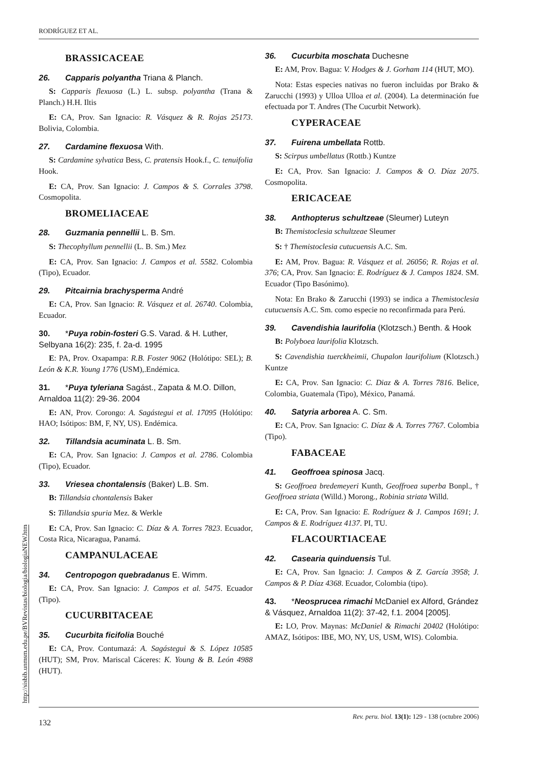RODRÍGUEZ ET AL.
BRASSICACEAE
26. Capparis polyantha Triana & Planch.
S: Capparis flexuosa (L.) L. subsp. polyantha (Trana & Planch.) H.H. Iltis
E: CA, Prov. San Ignacio: R. Vásquez & R. Rojas 25173. Bolivia, Colombia.
27. Cardamine flexuosa With.
S: Cardamine sylvatica Bess, C. pratensis Hook.f., C. tenuifolia Hook.
E: CA, Prov. San Ignacio: J. Campos & S. Corrales 3798. Cosmopolita.
BROMELIACEAE
28. Guzmania pennellii L. B. Sm.
S: Thecophyllum pennellii (L. B. Sm.) Mez
E: CA, Prov. San Ignacio: J. Campos et al. 5582. Colombia (Tipo), Ecuador.
29. Pitcairnia brachysperma André
E: CA, Prov. San Ignacio: R. Vásquez et al. 26740. Colombia, Ecuador.
30. *Puya robin-fosteri G.S. Varad. & H. Luther, Selbyana 16(2): 235, f. 2a-d. 1995
E: PA, Prov. Oxapampa: R.B. Foster 9062 (Holótipo: SEL); B. León & K.R. Young 1776 (USM),.Endémica.
31. *Puya tyleriana Sagást., Zapata & M.O. Dillon, Arnaldoa 11(2): 29-36. 2004
E: AN, Prov. Corongo: A. Sagástegui et al. 17095 (Holótipo: HAO; Isótipos: BM, F, NY, US). Endémica.
32. Tillandsia acuminata L. B. Sm.
E: CA, Prov. San Ignacio: J. Campos et al. 2786. Colombia (Tipo), Ecuador.
33. Vriesea chontalensis (Baker) L.B. Sm.
B: Tillandsia chontalensis Baker
S: Tillandsia spuria Mez. & Werkle
E: CA, Prov. San Ignacio: C. Díaz & A. Torres 7823. Ecuador, Costa Rica, Nicaragua, Panamá.
CAMPANULACEAE
34. Centropogon quebradanus E. Wimm.
E: CA, Prov. San Ignacio: J. Campos et al. 5475. Ecuador (Tipo).
CUCURBITACEAE
35. Cucurbita ficifolia Bouché
E: CA, Prov. Contumazá: A. Sagástegui & S. López 10585 (HUT); SM, Prov. Mariscal Cáceres: K. Young & B. León 4988 (HUT).
36. Cucurbita moschata Duchesne
E: AM, Prov. Bagua: V. Hodges & J. Gorham 114 (HUT, MO).
Nota: Estas especies nativas no fueron incluidas por Brako & Zarucchi (1993) y Ulloa Ulloa et al. (2004). La determinación fue efectuada por T. Andres (The Cucurbit Network).
CYPERACEAE
37. Fuirena umbellata Rottb.
S: Scirpus umbellatus (Rottb.) Kuntze
E: CA, Prov. San Ignacio: J. Campos & O. Díaz 2075. Cosmopolita.
ERICACEAE
38. Anthopterus schultzeae (Sleumer) Luteyn
B: Themistoclesia schultzeae Sleumer
S: † Themistoclesia cutucuensis A.C. Sm.
E: AM, Prov. Bagua: R. Vásquez et al. 26056; R. Rojas et al. 376; CA, Prov. San Ignacio: E. Rodríguez & J. Campos 1824. SM. Ecuador (Tipo Basónimo).
Nota: En Brako & Zarucchi (1993) se indica a Themistoclesia cutucuensis A.C. Sm. como especie no reconfirmada para Perú.
39. Cavendishia laurifolia (Klotzsch.) Benth. & Hook
B: Polyboea laurifolia Klotzsch.
S: Cavendishia tuerckheimii, Chupalon laurifolium (Klotzsch.) Kuntze
E: CA, Prov. San Ignacio: C. Diaz & A. Torres 7816. Belice, Colombia, Guatemala (Tipo), México, Panamá.
40. Satyria arborea A. C. Sm.
E: CA, Prov. San Ignacio: C. Díaz & A. Torres 7767. Colombia (Tipo).
FABACEAE
41. Geoffroea spinosa Jacq.
S: Geoffroea bredemeyeri Kunth, Geoffroea superba Bonpl., † Geoffroea striata (Willd.) Morong., Robinia striata Willd.
E: CA, Prov. San Ignacio: E. Rodríguez & J. Campos 1691; J. Campos & E. Rodríguez 4137. PI, TU.
FLACOURTIACEAE
42. Casearia quinduensis Tul.
E: CA, Prov. San Ignacio: J. Campos & Z. García 3958; J. Campos & P. Díaz 4368. Ecuador, Colombia (tipo).
43. *Neosprucea rimachi McDaniel ex Alford, Grández & Vásquez, Arnaldoa 11(2): 37-42, f.1. 2004 [2005].
E: LO, Prov. Maynas: McDaniel & Rimachi 20402 (Holótipo: AMAZ, Isótipos: IBE, MO, NY, US, USM, WIS). Colombia.
http://sisbib.unmsm.edu.pe/BVRevistas/biologia/biologiaNEW.htm
132 Rev. peru. biol. 13(1): 129 - 138 (octubre 2006)